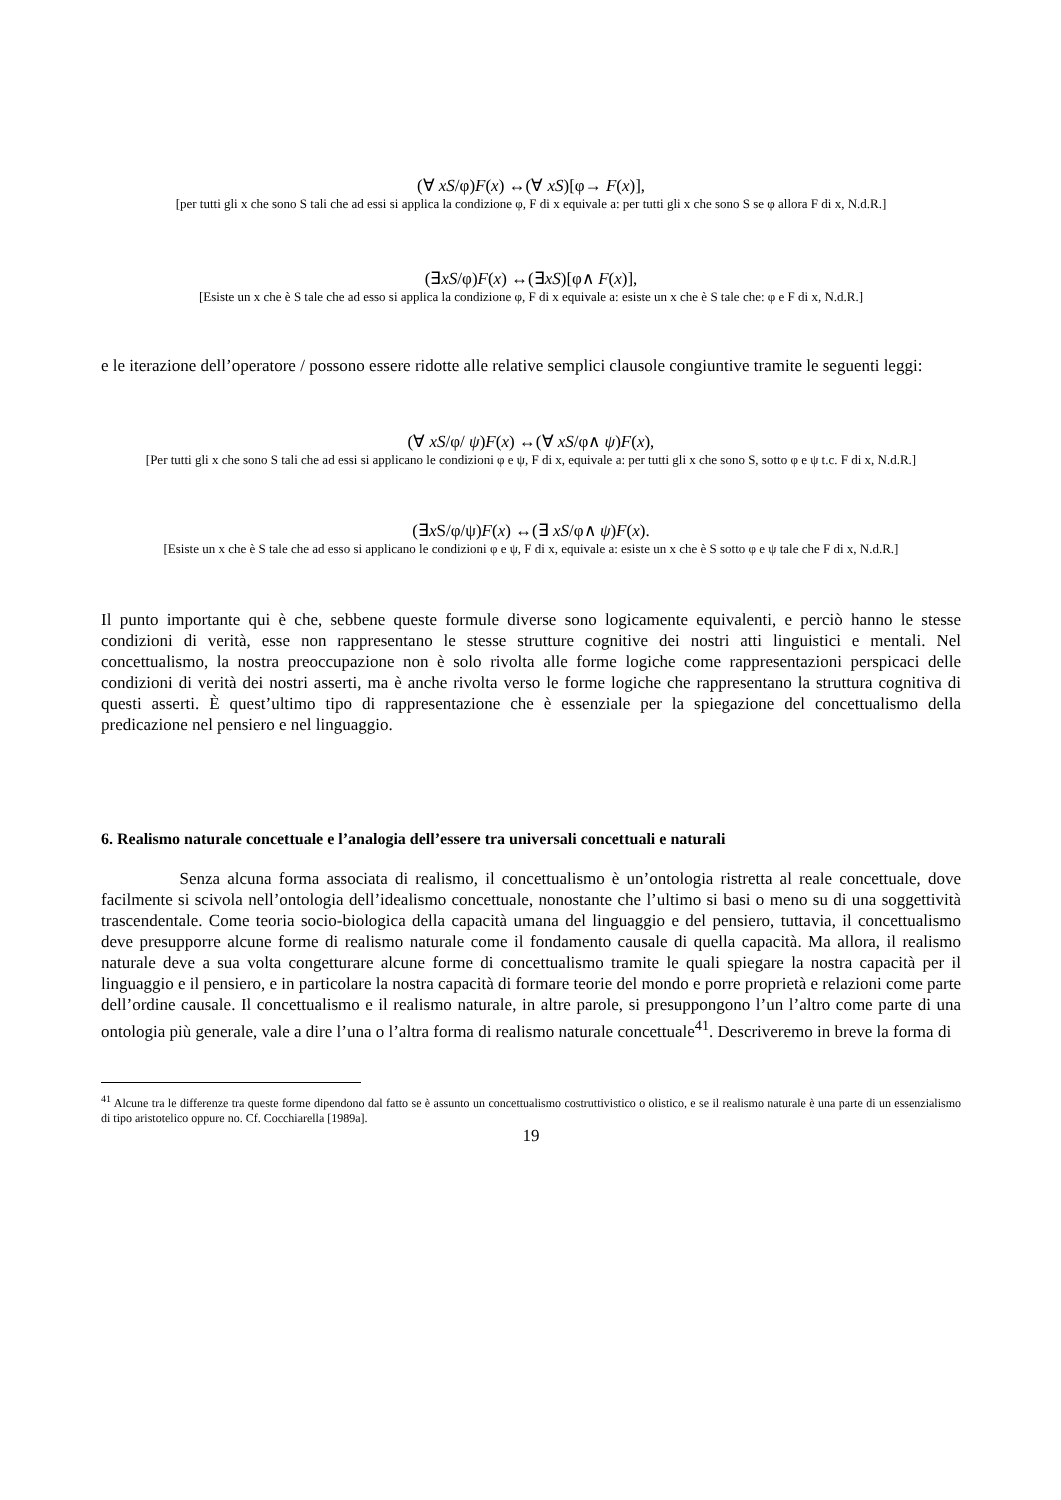(∀ xS/φ)F(x) ↔(∀ xS)[φ→ F(x)],
[per tutti gli x che sono S tali che ad essi si applica la condizione φ, F di x equivale a: per tutti gli x che sono S se φ allora F di x, N.d.R.]
(∃xS/φ)F(x) ↔(∃xS)[φ∧ F(x)],
[Esiste un x che è S tale che ad esso si applica la condizione φ, F di x equivale a: esiste un x che è S tale che: φ e F di x, N.d.R.]
e le iterazione dell’operatore / possono essere ridotte alle relative semplici clausole congiuntive tramite le seguenti leggi:
(∀ xS/φ/ ψ)F(x) ↔(∀ xS/φ∧ ψ)F(x),
[Per tutti gli x che sono S tali che ad essi si applicano le condizioni φ e ψ, F di x, equivale a: per tutti gli x che sono S, sotto φ e ψ t.c. F di x, N.d.R.]
(∃x S/φ/ψ)F(x) ↔(∃ xS/φ∧ ψ)F(x).
[Esiste un x che è S tale che ad esso si applicano le condizioni φ e ψ, F di x, equivale a: esiste un x che è S sotto φ e ψ tale che F di x, N.d.R.]
Il punto importante qui è che, sebbene queste formule diverse sono logicamente equivalenti, e perciò hanno le stesse condizioni di verità, esse non rappresentano le stesse strutture cognitive dei nostri atti linguistici e mentali. Nel concettualismo, la nostra preoccupazione non è solo rivolta alle forme logiche come rappresentazioni perspicaci delle condizioni di verità dei nostri asserti, ma è anche rivolta verso le forme logiche che rappresentano la struttura cognitiva di questi asserti. È quest’ultimo tipo di rappresentazione che è essenziale per la spiegazione del concettualismo della predicazione nel pensiero e nel linguaggio.
6. Realismo naturale concettuale e l’analogia dell’essere tra universali concettuali e naturali
Senza alcuna forma associata di realismo, il concettualismo è un’ontologia ristretta al reale concettuale, dove facilmente si scivola nell’ontologia dell’idealismo concettuale, nonostante che l’ultimo si basi o meno su di una soggettività trascendentale. Come teoria socio-biologica della capacità umana del linguaggio e del pensiero, tuttavia, il concettualismo deve presupporre alcune forme di realismo naturale come il fondamento causale di quella capacità. Ma allora, il realismo naturale deve a sua volta congetturare alcune forme di concettualismo tramite le quali spiegare la nostra capacità per il linguaggio e il pensiero, e in particolare la nostra capacità di formare teorie del mondo e porre proprietà e relazioni come parte dell’ordine causale. Il concettualismo e il realismo naturale, in altre parole, si presuppongono l’un l’altro come parte di una ontologia più generale, vale a dire l’una o l’altra forma di realismo naturale concettuale<sup>41</sup>. Descriveremo in breve la forma di
<sup>41</sup> Alcune tra le differenze tra queste forme dipendono dal fatto se è assunto un concettualismo costruttivistico o olistico, e se il realismo naturale è una parte di un essenzialismo di tipo aristotelico oppure no. Cf. Cocchiarella [1989a].
19